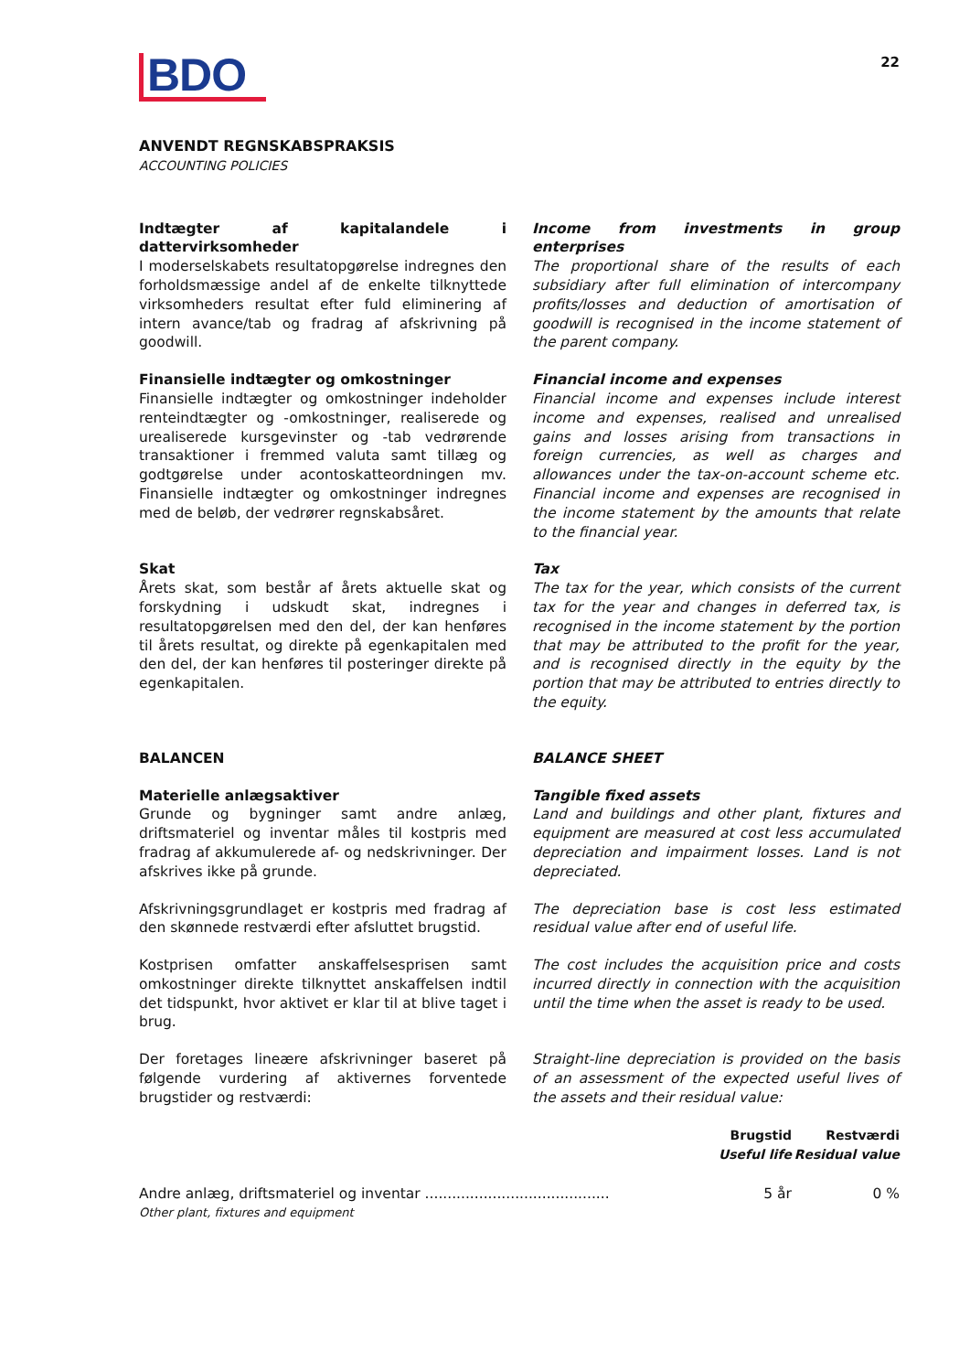BDO
22
ANVENDT REGNSKABSPRAKSIS
ACCOUNTING POLICIES
Indtægter af kapitalandele i dattervirksomheder
I moderselskabets resultatopgørelse indregnes den forholdsmæssige andel af de enkelte tilknyttede virksomheders resultat efter fuld eliminering af intern avance/tab og fradrag af afskrivning på goodwill.
Income from investments in group enterprises
The proportional share of the results of each subsidiary after full elimination of intercompany profits/losses and deduction of amortisation of goodwill is recognised in the income statement of the parent company.
Finansielle indtægter og omkostninger
Finansielle indtægter og omkostninger indeholder renteindtægter og -omkostninger, realiserede og urealiserede kursgevinster og -tab vedrørende transaktioner i fremmed valuta samt tillæg og godtgørelse under acontoskatteordningen mv. Finansielle indtægter og omkostninger indregnes med de beløb, der vedrører regnskabsåret.
Financial income and expenses
Financial income and expenses include interest income and expenses, realised and unrealised gains and losses arising from transactions in foreign currencies, as well as charges and allowances under the tax-on-account scheme etc. Financial income and expenses are recognised in the income statement by the amounts that relate to the financial year.
Skat
Årets skat, som består af årets aktuelle skat og forskydning i udskudt skat, indregnes i resultatopgørelsen med den del, der kan henføres til årets resultat, og direkte på egenkapitalen med den del, der kan henføres til posteringer direkte på egenkapitalen.
Tax
The tax for the year, which consists of the current tax for the year and changes in deferred tax, is recognised in the income statement by the portion that may be attributed to the profit for the year, and is recognised directly in the equity by the portion that may be attributed to entries directly to the equity.
BALANCEN BALANCE SHEET
Materielle anlægsaktiver
Grunde og bygninger samt andre anlæg, driftsmateriel og inventar måles til kostpris med fradrag af akkumulerede af- og nedskrivninger. Der afskrives ikke på grunde.
Tangible fixed assets
Land and buildings and other plant, fixtures and equipment are measured at cost less accumulated depreciation and impairment losses. Land is not depreciated.
Afskrivningsgrundlaget er kostpris med fradrag af den skønnede restværdi efter afsluttet brugstid.
The depreciation base is cost less estimated residual value after end of useful life.
Kostprisen omfatter anskaffelsesprisen samt omkostninger direkte tilknyttet anskaffelsen indtil det tidspunkt, hvor aktivet er klar til at blive taget i brug.
The cost includes the acquisition price and costs incurred directly in connection with the acquisition until the time when the asset is ready to be used.
Der foretages lineære afskrivninger baseret på følgende vurdering af aktivernes forventede brugstider og restværdi:
Straight-line depreciation is provided on the basis of an assessment of the expected useful lives of the assets and their residual value:
| | Brugstid Useful life | Restværdi Residual value |
| --- | --- | --- |
| Andre anlæg, driftsmateriel og inventar ......................................... Other plant, fixtures and equipment | 5 år | 0 % |